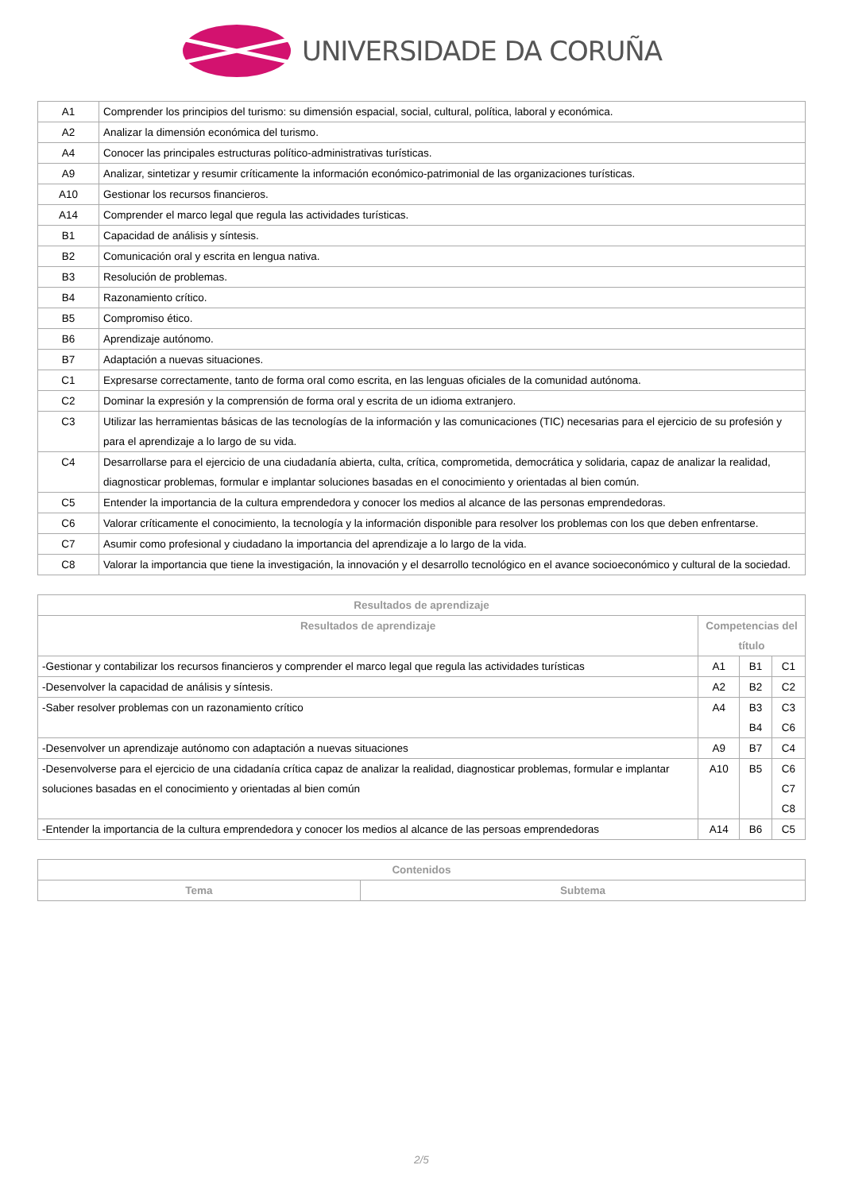UNIVERSIDADE DA CORUÑA
| A1 | Comprender los principios del turismo: su dimensión espacial, social, cultural, política, laboral y económica. |
| A2 | Analizar la dimensión económica del turismo. |
| A4 | Conocer las principales estructuras político-administrativas turísticas. |
| A9 | Analizar, sintetizar y resumir críticamente la información económico-patrimonial de las organizaciones turísticas. |
| A10 | Gestionar los recursos financieros. |
| A14 | Comprender el marco legal que regula las actividades turísticas. |
| B1 | Capacidad de análisis y síntesis. |
| B2 | Comunicación oral y escrita en lengua nativa. |
| B3 | Resolución de problemas. |
| B4 | Razonamiento crítico. |
| B5 | Compromiso ético. |
| B6 | Aprendizaje autónomo. |
| B7 | Adaptación a nuevas situaciones. |
| C1 | Expresarse correctamente, tanto de forma oral como escrita, en las lenguas oficiales de la comunidad autónoma. |
| C2 | Dominar la expresión y la comprensión de forma oral y escrita de un idioma extranjero. |
| C3 | Utilizar las herramientas básicas de las tecnologías de la información y las comunicaciones (TIC) necesarias para el ejercicio de su profesión y para el aprendizaje a lo largo de su vida. |
| C4 | Desarrollarse para el ejercicio de una ciudadanía abierta, culta, crítica, comprometida, democrática y solidaria, capaz de analizar la realidad, diagnosticar problemas, formular e implantar soluciones basadas en el conocimiento y orientadas al bien común. |
| C5 | Entender la importancia de la cultura emprendedora y conocer los medios al alcance de las personas emprendedoras. |
| C6 | Valorar críticamente el conocimiento, la tecnología y la información disponible para resolver los problemas con los que deben enfrentarse. |
| C7 | Asumir como profesional y ciudadano la importancia del aprendizaje a lo largo de la vida. |
| C8 | Valorar la importancia que tiene la investigación, la innovación y el desarrollo tecnológico en el avance socioeconómico y cultural de la sociedad. |
| Resultados de aprendizaje | | | |
| --- | --- | --- | --- |
| Resultados de aprendizaje | Competencias del título | | |
| -Gestionar y contabilizar los recursos financieros y comprender el marco legal que regula las actividades turísticas | A1 | B1 | C1 |
| -Desenvolver la capacidad de análisis y síntesis. | A2 | B2 | C2 |
| -Saber resolver problemas con un razonamiento crítico | A4 | B3 B4 | C3 C6 |
| -Desenvolver un aprendizaje autónomo con adaptación a nuevas situaciones | A9 | B7 | C4 |
| -Desenvolverse para el ejercicio de una cidadanía crítica capaz de analizar la realidad, diagnosticar problemas, formular e implantar soluciones basadas en el conocimiento y orientadas al bien común | A10 | B5 | C6 C7 C8 |
| -Entender la importancia de la cultura emprendedora y conocer los medios al alcance de las persoas emprendedoras | A14 | B6 | C5 |
| Contenidos | |
| --- | --- |
| Tema | Subtema |
2/5